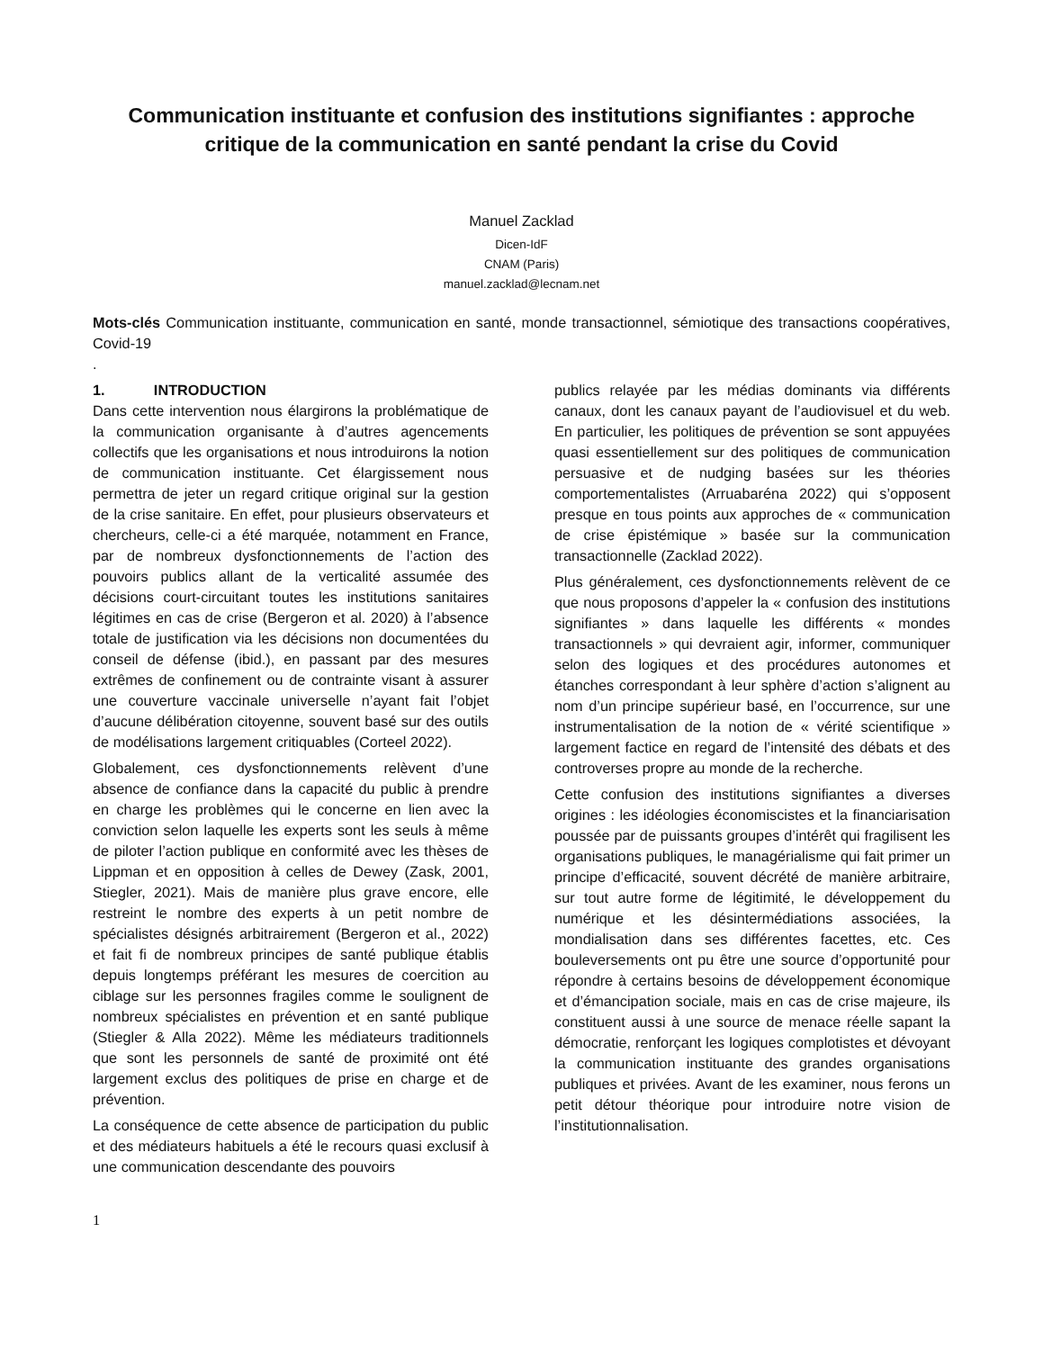Communication instituante et confusion des institutions signifiantes : approche critique de la communication en santé pendant la crise du Covid
Manuel Zacklad
Dicen-IdF
CNAM (Paris)
manuel.zacklad@lecnam.net
Mots-clés Communication instituante, communication en santé, monde transactionnel, sémiotique des transactions coopératives, Covid-19
.
1. INTRODUCTION
Dans cette intervention nous élargirons la problématique de la communication organisante à d’autres agencements collectifs que les organisations et nous introduirons la notion de communication instituante. Cet élargissement nous permettra de jeter un regard critique original sur la gestion de la crise sanitaire. En effet, pour plusieurs observateurs et chercheurs, celle-ci a été marquée, notamment en France, par de nombreux dysfonctionnements de l’action des pouvoirs publics allant de la verticalité assumée des décisions court-circuitant toutes les institutions sanitaires légitimes en cas de crise (Bergeron et al. 2020) à l’absence totale de justification via les décisions non documentées du conseil de défense (ibid.), en passant par des mesures extrêmes de confinement ou de contrainte visant à assurer une couverture vaccinale universelle n’ayant fait l’objet d’aucune délibération citoyenne, souvent basé sur des outils de modélisations largement critiquables (Corteel 2022).
Globalement, ces dysfonctionnements relèvent d’une absence de confiance dans la capacité du public à prendre en charge les problèmes qui le concerne en lien avec la conviction selon laquelle les experts sont les seuls à même de piloter l’action publique en conformité avec les thèses de Lippman et en opposition à celles de Dewey (Zask, 2001, Stiegler, 2021). Mais de manière plus grave encore, elle restreint le nombre des experts à un petit nombre de spécialistes désignés arbitrairement (Bergeron et al., 2022) et fait fi de nombreux principes de santé publique établis depuis longtemps préférant les mesures de coercition au ciblage sur les personnes fragiles comme le soulignent de nombreux spécialistes en prévention et en santé publique (Stiegler & Alla 2022). Même les médiateurs traditionnels que sont les personnels de santé de proximité ont été largement exclus des politiques de prise en charge et de prévention.
La conséquence de cette absence de participation du public et des médiateurs habituels a été le recours quasi exclusif à une communication descendante des pouvoirs
publics relayée par les médias dominants via différents canaux, dont les canaux payant de l’audiovisuel et du web. En particulier, les politiques de prévention se sont appuyées quasi essentiellement sur des politiques de communication persuasive et de nudging basées sur les théories comportementalistes (Arruabaréna 2022) qui s’opposent presque en tous points aux approches de « communication de crise épistémique » basée sur la communication transactionnelle (Zacklad 2022).
Plus généralement, ces dysfonctionnements relèvent de ce que nous proposons d’appeler la « confusion des institutions signifiantes » dans laquelle les différents « mondes transactionnels » qui devraient agir, informer, communiquer selon des logiques et des procédures autonomes et étanches correspondant à leur sphère d’action s’alignent au nom d’un principe supérieur basé, en l’occurrence, sur une instrumentalisation de la notion de « vérité scientifique » largement factice en regard de l’intensité des débats et des controverses propre au monde de la recherche.
Cette confusion des institutions signifiantes a diverses origines : les idéologies économiscistes et la financiarisation poussée par de puissants groupes d’intérêt qui fragilisent les organisations publiques, le managérialisme qui fait primer un principe d’efficacité, souvent décrété de manière arbitraire, sur tout autre forme de légitimité, le développement du numérique et les désintermédiations associées, la mondialisation dans ses différentes facettes, etc. Ces bouleversements ont pu être une source d’opportunité pour répondre à certains besoins de développement économique et d’émancipation sociale, mais en cas de crise majeure, ils constituent aussi à une source de menace réelle sapant la démocratie, renforçant les logiques complotistes et dévoyant la communication instituante des grandes organisations publiques et privées. Avant de les examiner, nous ferons un petit détour théorique pour introduire notre vision de l’institutionnalisation.
1